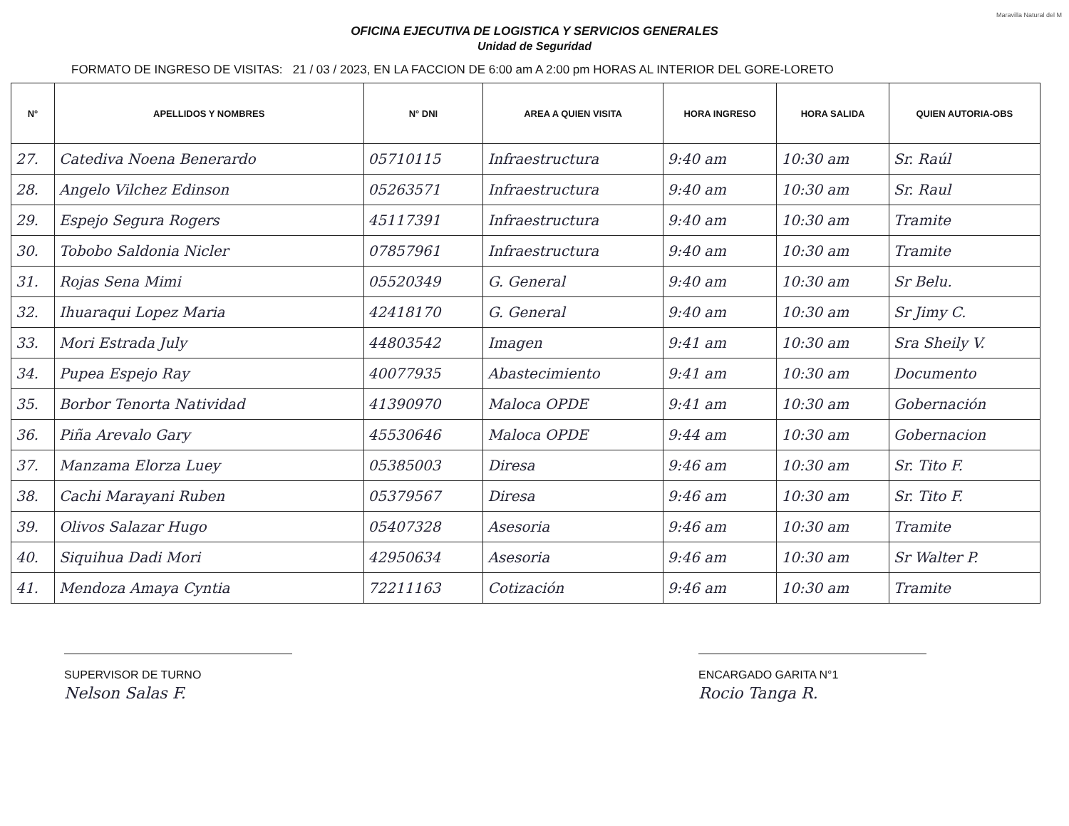Maravilla Natural del M
OFICINA EJECUTIVA DE LOGISTICA Y SERVICIOS GENERALES
Unidad de Seguridad
FORMATO DE INGRESO DE VISITAS: 21 / 03 / 2023, EN LA FACCION DE 6:00 am A 2:00 pm HORAS AL INTERIOR DEL GORE-LORETO
| N° | APELLIDOS Y NOMBRES | N° DNI | AREA A QUIEN VISITA | HORA INGRESO | HORA SALIDA | QUIEN AUTORIA-OBS |
| --- | --- | --- | --- | --- | --- | --- |
| 27. | Catediva Noena Benerardo | 05710115 | Infraestructura | 9:40 am | 10:30 am | Sr. Raúl |
| 28. | Angelo Vilchez Edinson | 05263571 | Infraestructura | 9:40 am | 10:30 am | Sr. Raul |
| 29. | Espejo Segura Rogers | 45117391 | Infraestructura | 9:40 am | 10:30 am | Tramite |
| 30. | Tobobo Saldonia Nicler | 07857961 | Infraestructura | 9:40 am | 10:30 am | Tramite |
| 31. | Rojas Sena Mimi | 05520349 | G. General | 9:40 am | 10:30 am | Sr Belu. |
| 32. | Ihuaraqui Lopez Maria | 42418170 | G. General | 9:40 am | 10:30 am | Sr Jimy C. |
| 33. | Mori Estrada July | 44803542 | Imagen | 9:41 am | 10:30 am | Sra Sheily V. |
| 34. | Pupea Espejo Ray | 40077935 | Abastecimiento | 9:41 am | 10:30 am | Documento |
| 35. | Borbor Tenorta Natividad | 41390970 | Maloca OPDE | 9:41 am | 10:30 am | Gobernación |
| 36. | Piña Arevalo Gary | 45530646 | Maloca OPDE | 9:44 am | 10:30 am | Gobernacion |
| 37. | Manzama Elorza Luey | 05385003 | Diresa | 9:46 am | 10:30 am | Sr. Tito F. |
| 38. | Cachi Marayani Ruben | 05379567 | Diresa | 9:46 am | 10:30 am | Sr. Tito F. |
| 39. | Olivos Salazar Hugo | 05407328 | Asesoria | 9:46 am | 10:30 am | Tramite |
| 40. | Siquihua Dadi Mori | 42950634 | Asesoria | 9:46 am | 10:30 am | Sr Walter P. |
| 41. | Mendoza Amaya Cyntia | 72211163 | Cotización | 9:46 am | 10:30 am | Tramite |
SUPERVISOR DE TURNO
Nelson Salas F.
ENCARGADO GARITA N°1
Rocio Tanga R.